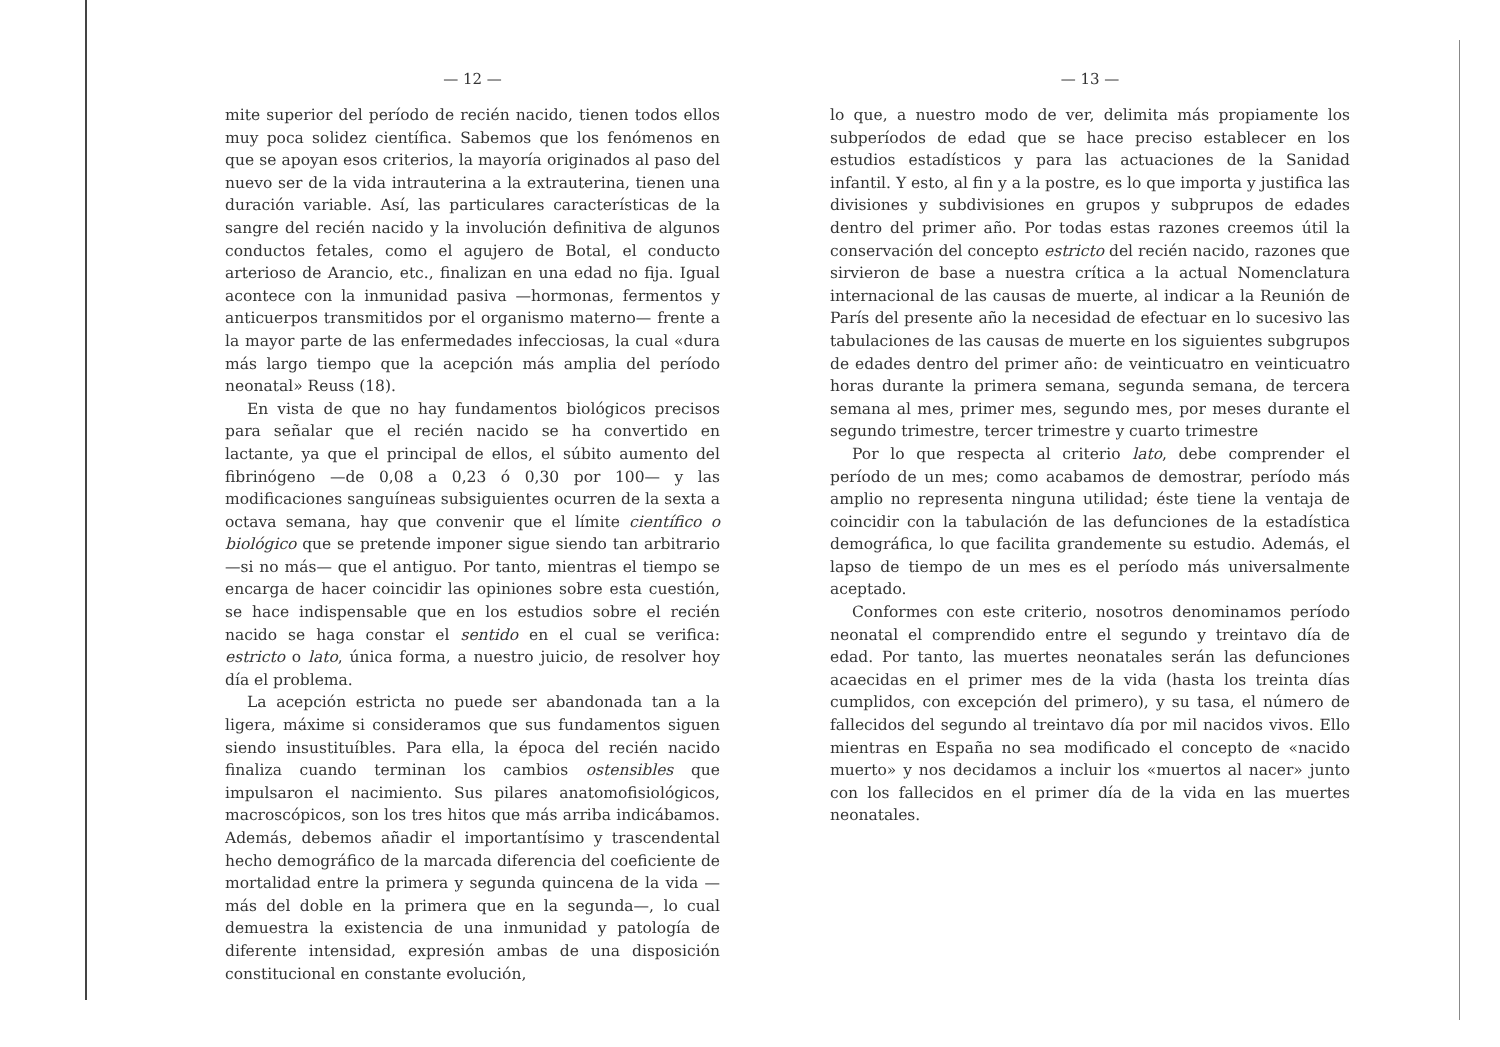— 12 —
mite superior del período de recién nacido, tienen todos ellos muy poca solidez científica. Sabemos que los fenómenos en que se apoyan esos criterios, la mayoría originados al paso del nuevo ser de la vida intrauterina a la extrauterina, tienen una duración variable. Así, las particulares características de la sangre del recién nacido y la involución definitiva de algunos conductos fetales, como el agujero de Botal, el conducto arterioso de Arancio, etc., finalizan en una edad no fija. Igual acontece con la inmunidad pasiva —hormonas, fermentos y anticuerpos transmitidos por el organismo materno— frente a la mayor parte de las enfermedades infecciosas, la cual «dura más largo tiempo que la acepción más amplia del período neonatal» Reuss (18).
En vista de que no hay fundamentos biológicos precisos para señalar que el recién nacido se ha convertido en lactante, ya que el principal de ellos, el súbito aumento del fibrinógeno —de 0,08 a 0,23 ó 0,30 por 100— y las modificaciones sanguíneas subsiguientes ocurren de la sexta a octava semana, hay que convenir que el límite científico o biológico que se pretende imponer sigue siendo tan arbitrario —si no más— que el antiguo. Por tanto, mientras el tiempo se encarga de hacer coincidir las opiniones sobre esta cuestión, se hace indispensable que en los estudios sobre el recién nacido se haga constar el sentido en el cual se verifica: estricto o lato, única forma, a nuestro juicio, de resolver hoy día el problema.
La acepción estricta no puede ser abandonada tan a la ligera, máxime si consideramos que sus fundamentos siguen siendo insustituíbles. Para ella, la época del recién nacido finaliza cuando terminan los cambios ostensibles que impulsaron el nacimiento. Sus pilares anatomofisiológicos, macroscópicos, son los tres hitos que más arriba indicábamos. Además, debemos añadir el importantísimo y trascendental hecho demográfico de la marcada diferencia del coeficiente de mortalidad entre la primera y segunda quincena de la vida —más del doble en la primera que en la segunda—, lo cual demuestra la existencia de una inmunidad y patología de diferente intensidad, expresión ambas de una disposición constitucional en constante evolución,
— 13 —
lo que, a nuestro modo de ver, delimita más propiamente los subperíodos de edad que se hace preciso establecer en los estudios estadísticos y para las actuaciones de la Sanidad infantil. Y esto, al fin y a la postre, es lo que importa y justifica las divisiones y subdivisiones en grupos y subprupos de edades dentro del primer año. Por todas estas razones creemos útil la conservación del concepto estricto del recién nacido, razones que sirvieron de base a nuestra crítica a la actual Nomenclatura internacional de las causas de muerte, al indicar a la Reunión de París del presente año la necesidad de efectuar en lo sucesivo las tabulaciones de las causas de muerte en los siguientes subgrupos de edades dentro del primer año: de veinticuatro en veinticuatro horas durante la primera semana, segunda semana, de tercera semana al mes, primer mes, segundo mes, por meses durante el segundo trimestre, tercer trimestre y cuarto trimestre
Por lo que respecta al criterio lato, debe comprender el período de un mes; como acabamos de demostrar, período más amplio no representa ninguna utilidad; éste tiene la ventaja de coincidir con la tabulación de las defunciones de la estadística demográfica, lo que facilita grandemente su estudio. Además, el lapso de tiempo de un mes es el período más universalmente aceptado.
Conformes con este criterio, nosotros denominamos período neonatal el comprendido entre el segundo y treintavo día de edad. Por tanto, las muertes neonatales serán las defunciones acaecidas en el primer mes de la vida (hasta los treinta días cumplidos, con excepción del primero), y su tasa, el número de fallecidos del segundo al treintavo día por mil nacidos vivos. Ello mientras en España no sea modificado el concepto de «nacido muerto» y nos decidamos a incluir los «muertos al nacer» junto con los fallecidos en el primer día de la vida en las muertes neonatales.